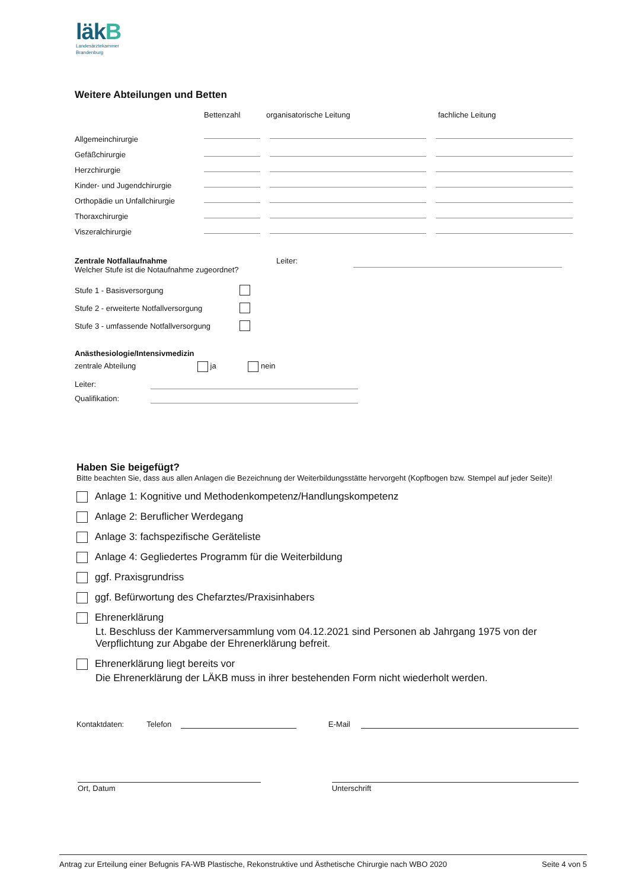läkB
Landesärztekammer
Brandenburg
Weitere Abteilungen und Betten
| | Bettenzahl | organisatorische Leitung | fachliche Leitung |
| --- | --- | --- | --- |
| Allgemeinchirurgie | | | |
| Gefäßchirurgie | | | |
| Herzchirurgie | | | |
| Kinder- und Jugendchirurgie | | | |
| Orthopädie un Unfallchirurgie | | | |
| Thoraxchirurgie | | | |
| Viszeralchirurgie | | | |
Zentrale Notfallaufnahme
Welcher Stufe ist die Notaufnahme zugeordnet?
Leiter:
| Stufe 1 - Basisversorgung | |
| Stufe 2 - erweiterte Notfallversorgung | |
| Stufe 3 - umfassende Notfallversorgung | |
Anästhesiologie/Intensivmedizin
zentrale Abteilung ja nein
| Leiter: | |
| Qualifikation: | |
Haben Sie beigefügt?
Bitte beachten Sie, dass aus allen Anlagen die Bezeichnung der Weiterbildungsstätte hervorgeht (Kopfbogen bzw. Stempel auf jeder Seite)!
Anlage 1: Kognitive und Methodenkompetenz/Handlungskompetenz
Anlage 2: Beruflicher Werdegang
Anlage 3: fachspezifische Geräteliste
Anlage 4: Gegliedertes Programm für die Weiterbildung
ggf. Praxisgrundriss
ggf. Befürwortung des Chefarztes/Praxisinhabers
Ehrenerklärung
Lt. Beschluss der Kammerversammlung vom 04.12.2021 sind Personen ab Jahrgang 1975 von der Verpflichtung zur Abgabe der Ehrenerklärung befreit.
Ehrenerklärung liegt bereits vor
Die Ehrenerklärung der LÄKB muss in ihrer bestehenden Form nicht wiederholt werden.
Kontaktdaten: Telefon E-Mail
Ort, Datum Unterschrift
Antrag zur Erteilung einer Befugnis FA-WB Plastische, Rekonstruktive und Ästhetische Chirurgie nach WBO 2020 Seite 4 von 5